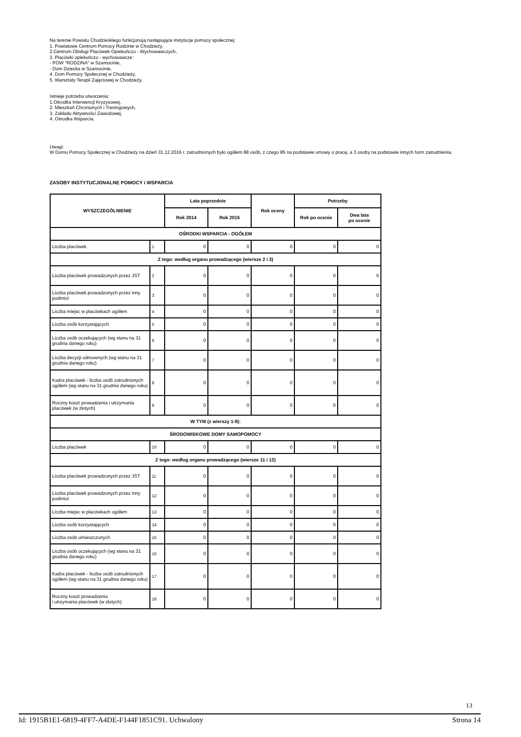Na terenie Powiatu Chodzieskiego funkcjonują następujące instytucje pomocy społecznej:
1. Powiatowe Centrum Pomocy Rodzinie w Chodzieży,
2.Centrum Obsługi Placówek Opiekuńczo - Wychowawczych,
3. Placówki opiekuńczo - wychowawcze:
- POW "RODZINA" w Szamocinie,
- Dom Dziecka w Szamocinie,
4. Dom Pomocy Społecznej w Chodzieży,
5. Warsztaty Terapii Zajęciowej w Chodzieży.
Istnieje potrzeba utworzenia:
1.Ośrodka Interwencji Kryzysowej,
2. Mieszkań Chronionych i Treningowych,
3. Zakładu Aktywności Zawodowej,
4. Ośrodka Wsparcia.
Uwagi:
W Domu Pomocy Społecznej w Chodzieży na dzień 31.12.2016 r. zatrudnionych było ogółem 88 osób, z czego 85 na podstawie umowy o pracę, a 3 osoby na podstawie innych form zatrudnienia.
ZASOBY INSTYTUCJONALNE POMOCY i WSPARCIA
| WYSZCZEGÓLNIENIE | | Lata poprzednie | | Rok oceny | Potrzeby | |
| --- | --- | --- | --- | --- | --- | --- |
| | | Rok 2014 | Rok 2015 | | Rok po ocenie | Dwa lata po ocenie |
| OŚRODKI WSPARCIA - OGÓŁEM | | | | | | |
| Liczba placówek | 1 | 0 | 0 | 0 | 0 | 0 |
| Z tego: według organu prowadzącego (wiersze 2 i 3) | | | | | | |
| Liczba placówek prowadzonych przez JST | 2 | 0 | 0 | 0 | 0 | 0 |
| Liczba placówek prowadzonych przez inny podmiot | 3 | 0 | 0 | 0 | 0 | 0 |
| Liczba miejsc w placówkach ogółem | 4 | 0 | 0 | 0 | 0 | 0 |
| Liczba osób korzystających | 5 | 0 | 0 | 0 | 0 | 0 |
| Liczba osób oczekujących (wg stanu na 31 grudnia danego roku) | 6 | 0 | 0 | 0 | 0 | 0 |
| Liczba decyzji odmownych (wg stanu na 31 grudnia danego roku) | 7 | 0 | 0 | 0 | 0 | 0 |
| Kadra placówek - liczba osób zatrudnionych ogółem (wg stanu na 31 grudnia danego roku) | 8 | 0 | 0 | 0 | 0 | 0 |
| Roczny koszt prowadzenia i utrzymania placówek (w złotych) | 9 | 0 | 0 | 0 | 0 | 0 |
| W TYM (z wierszy 1-9): | | | | | | |
| ŚRODOWISKOWE DOMY SAMOPOMOCY | | | | | | |
| Liczba placówek | 10 | 0 | 0 | 0 | 0 | 0 |
| Z tego: według organu prowadzącego (wiersze 11 i 12) | | | | | | |
| Liczba placówek prowadzonych przez JST | 11 | 0 | 0 | 0 | 0 | 0 |
| Liczba placówek prowadzonych przez inny podmiot | 12 | 0 | 0 | 0 | 0 | 0 |
| Liczba miejsc w placówkach ogółem | 13 | 0 | 0 | 0 | 0 | 0 |
| Liczba osób korzystających | 14 | 0 | 0 | 0 | 0 | 0 |
| Liczba osób umieszczonych | 15 | 0 | 0 | 0 | 0 | 0 |
| Liczba osób oczekujących (wg stanu na 31 grudnia danego roku) | 16 | 0 | 0 | 0 | 0 | 0 |
| Kadra placówek - liczba osób zatrudnionych ogółem (wg stanu na 31 grudnia danego roku) | 17 | 0 | 0 | 0 | 0 | 0 |
| Roczny koszt prowadzenia i utrzymania placówek (w złotych) | 18 | 0 | 0 | 0 | 0 | 0 |
13
Id: 1915B1E1-6819-4FF7-A4DE-F144F1851C91. Uchwalony Strona 14